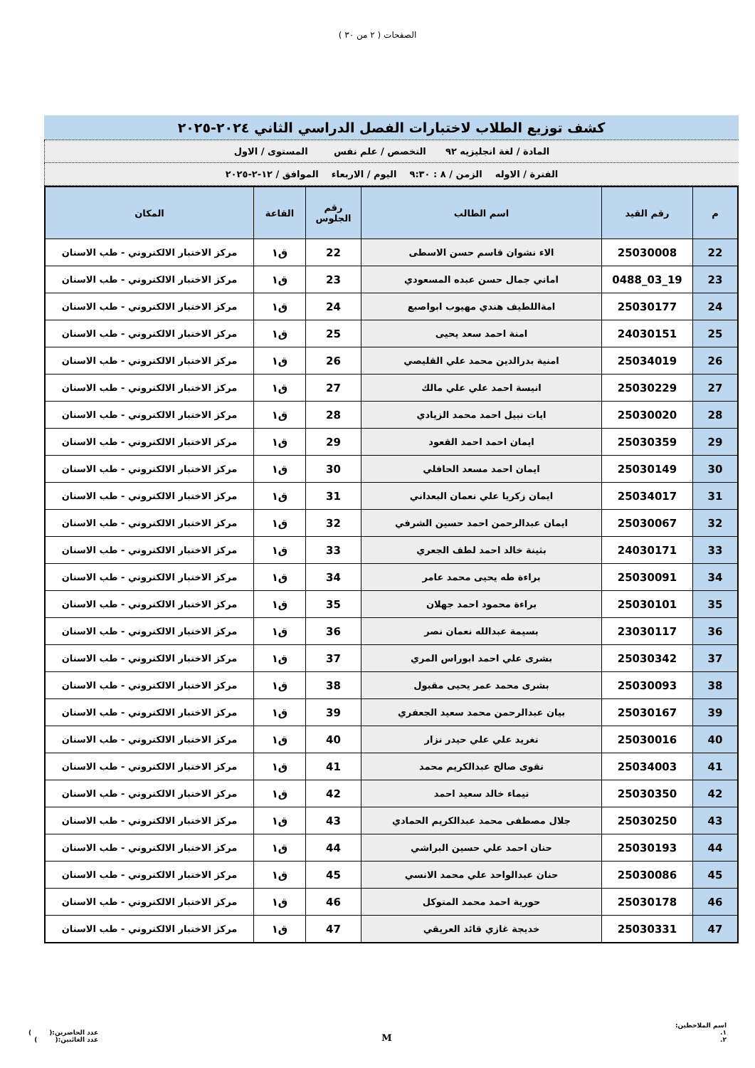الصفحات ( ٢ من ٣٠ )
كشف توزيع الطلاب لاختبارات الفصل الدراسي الثاني ٢٠٢٤-٢٠٢٥
المادة / لغة انجليزيه ٩٢ التخصص / علم نفس المستوى / الاول
الفترة / الاوله الزمن / ٨ : ٩:٣٠ اليوم / الاربعاء الموافق / ١٢-٢-٢٠٢٥
| م | رقم القيد | اسم الطالب | رقم الجلوس | القاعة | المكان |
| --- | --- | --- | --- | --- | --- |
| 22 | 25030008 | الاء نشوان قاسم حسن الاسطى | 22 | ق١ | مركز الاختبار الالكتروني - طب الاسنان |
| 23 | 19_03_0488 | اماني جمال حسن عبده المسعودي | 23 | ق١ | مركز الاختبار الالكتروني - طب الاسنان |
| 24 | 25030177 | امةاللطيف هندي مهيوب ابواصبع | 24 | ق١ | مركز الاختبار الالكتروني - طب الاسنان |
| 25 | 24030151 | امنة احمد سعد يحيى | 25 | ق١ | مركز الاختبار الالكتروني - طب الاسنان |
| 26 | 25034019 | امنية بدرالدين محمد علي القليصي | 26 | ق١ | مركز الاختبار الالكتروني - طب الاسنان |
| 27 | 25030229 | انيسة احمد علي علي مالك | 27 | ق١ | مركز الاختبار الالكتروني - طب الاسنان |
| 28 | 25030020 | ايات نبيل احمد محمد الزيادي | 28 | ق١ | مركز الاختبار الالكتروني - طب الاسنان |
| 29 | 25030359 | ايمان احمد احمد القعود | 29 | ق١ | مركز الاختبار الالكتروني - طب الاسنان |
| 30 | 25030149 | ايمان احمد مسعد الحافلي | 30 | ق١ | مركز الاختبار الالكتروني - طب الاسنان |
| 31 | 25034017 | ايمان زكريا علي نعمان البعداني | 31 | ق١ | مركز الاختبار الالكتروني - طب الاسنان |
| 32 | 25030067 | ايمان عبدالرحمن احمد حسين الشرفي | 32 | ق١ | مركز الاختبار الالكتروني - طب الاسنان |
| 33 | 24030171 | بثينة خالد احمد لطف الجعري | 33 | ق١ | مركز الاختبار الالكتروني - طب الاسنان |
| 34 | 25030091 | براءة طه يحيى محمد عامر | 34 | ق١ | مركز الاختبار الالكتروني - طب الاسنان |
| 35 | 25030101 | براءة محمود احمد جهلان | 35 | ق١ | مركز الاختبار الالكتروني - طب الاسنان |
| 36 | 23030117 | بسيمة عبدالله نعمان نصر | 36 | ق١ | مركز الاختبار الالكتروني - طب الاسنان |
| 37 | 25030342 | بشرى علي احمد ابوراس المري | 37 | ق١ | مركز الاختبار الالكتروني - طب الاسنان |
| 38 | 25030093 | بشرى محمد عمر يحيى مقبول | 38 | ق١ | مركز الاختبار الالكتروني - طب الاسنان |
| 39 | 25030167 | بيان عبدالرحمن محمد سعيد الجعفري | 39 | ق١ | مركز الاختبار الالكتروني - طب الاسنان |
| 40 | 25030016 | تغريد علي علي حيدر نزار | 40 | ق١ | مركز الاختبار الالكتروني - طب الاسنان |
| 41 | 25034003 | تقوى صالح عبدالكريم محمد | 41 | ق١ | مركز الاختبار الالكتروني - طب الاسنان |
| 42 | 25030350 | تيماء خالد سعيد احمد | 42 | ق١ | مركز الاختبار الالكتروني - طب الاسنان |
| 43 | 25030250 | جلال مصطفى محمد عبدالكريم الحمادي | 43 | ق١ | مركز الاختبار الالكتروني - طب الاسنان |
| 44 | 25030193 | حنان احمد علي حسين البراشي | 44 | ق١ | مركز الاختبار الالكتروني - طب الاسنان |
| 45 | 25030086 | حنان عبدالواحد علي محمد الانسي | 45 | ق١ | مركز الاختبار الالكتروني - طب الاسنان |
| 46 | 25030178 | حورية احمد محمد المتوكل | 46 | ق١ | مركز الاختبار الالكتروني - طب الاسنان |
| 47 | 25030331 | خديجة غازي قائد العريقي | 47 | ق١ | مركز الاختبار الالكتروني - طب الاسنان |
اسم الملاحظين:
١.
٢.
M
عدد الحاضرين:( )
عدد الغائبين:( )